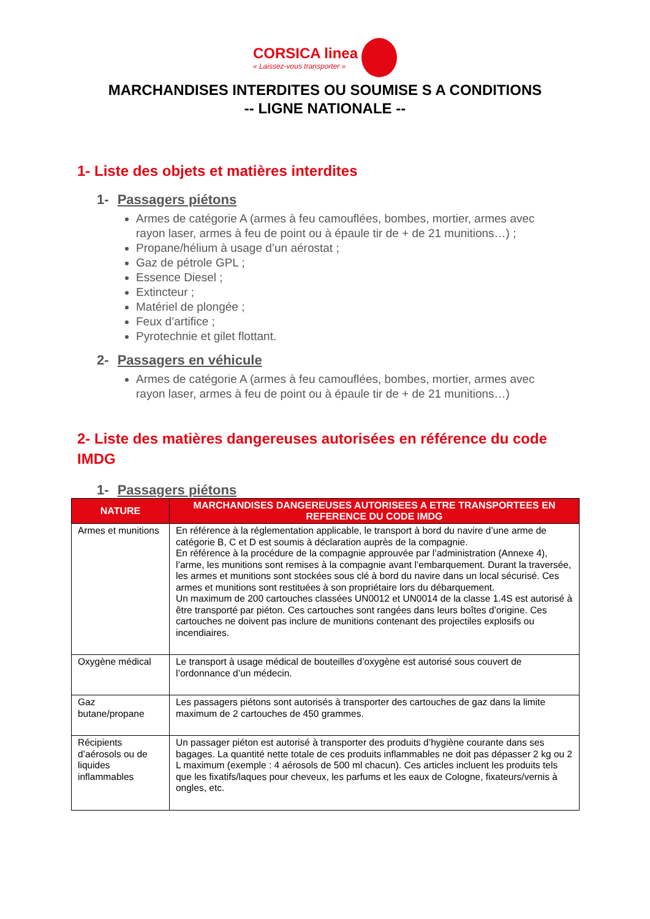CORSICA linea « Laissez-vous transporter »
MARCHANDISES INTERDITES OU SOUMISE S A CONDITIONS
-- LIGNE NATIONALE --
1- Liste des objets et matières interdites
1- Passagers piétons
Armes de catégorie A (armes à feu camouflées, bombes, mortier, armes avec rayon laser, armes à feu de point ou à épaule tir de + de 21 munitions…) ;
Propane/hélium à usage d’un aérostat ;
Gaz de pétrole GPL ;
Essence Diesel ;
Extincteur ;
Matériel de plongée ;
Feux d’artifice ;
Pyrotechnie et gilet flottant.
2- Passagers en véhicule
Armes de catégorie A (armes à feu camouflées, bombes, mortier, armes avec rayon laser, armes à feu de point ou à épaule tir de + de 21 munitions…)
2- Liste des matières dangereuses autorisées en référence du code IMDG
1- Passagers piétons
| NATURE | MARCHANDISES DANGEREUSES AUTORISEES A ETRE TRANSPORTEES EN REFERENCE DU CODE IMDG |
| --- | --- |
| Armes et munitions | En référence à la réglementation applicable, le transport à bord du navire d’une arme de catégorie B, C et D est soumis à déclaration auprès de la compagnie. En référence à la procédure de la compagnie approuvée par l’administration (Annexe 4), l’arme, les munitions sont remises à la compagnie avant l’embarquement. Durant la traversée, les armes et munitions sont stockées sous clé à bord du navire dans un local sécurisé. Ces armes et munitions sont restituées à son propriétaire lors du débarquement. Un maximum de 200 cartouches classées UN0012 et UN0014 de la classe 1.4S est autorisé à être transporté par piéton. Ces cartouches sont rangées dans leurs boîtes d’origine. Ces cartouches ne doivent pas inclure de munitions contenant des projectiles explosifs ou incendiaires. |
| Oxygène médical | Le transport à usage médical de bouteilles d’oxygène est autorisé sous couvert de l’ordonnance d’un médecin. |
| Gaz butane/propane | Les passagers piétons sont autorisés à transporter des cartouches de gaz dans la limite maximum de 2 cartouches de 450 grammes. |
| Récipients d’aérosols ou de liquides inflammables | Un passager piéton est autorisé à transporter des produits d’hygiène courante dans ses bagages. La quantité nette totale de ces produits inflammables ne doit pas dépasser 2 kg ou 2 L maximum (exemple : 4 aérosols de 500 ml chacun). Ces articles incluent les produits tels que les fixatifs/laques pour cheveux, les parfums et les eaux de Cologne, fixateurs/vernis à ongles, etc. |